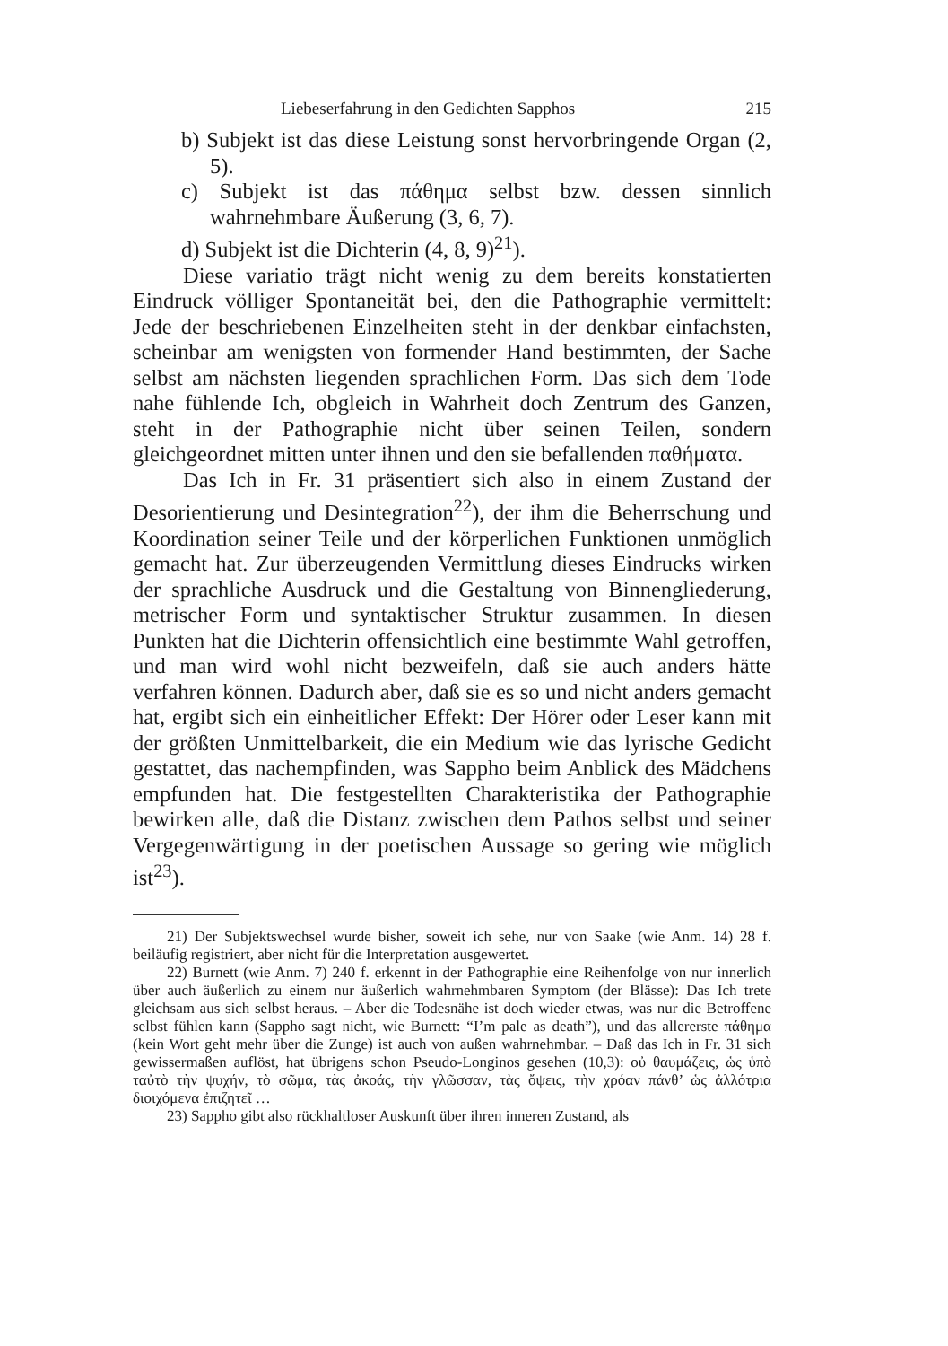Liebeserfahrung in den Gedichten Sapphos 215
b) Subjekt ist das diese Leistung sonst hervorbringende Organ (2, 5).
c) Subjekt ist das πάθημα selbst bzw. dessen sinnlich wahrnehmbare Äußerung (3, 6, 7).
d) Subjekt ist die Dichterin (4, 8, 9)<sup>21</sup>).
Diese variatio trägt nicht wenig zu dem bereits konstatierten Eindruck völliger Spontaneität bei, den die Pathographie vermittelt: Jede der beschriebenen Einzelheiten steht in der denkbar einfachsten, scheinbar am wenigsten von formender Hand bestimmten, der Sache selbst am nächsten liegenden sprachlichen Form. Das sich dem Tode nahe fühlende Ich, obgleich in Wahrheit doch Zentrum des Ganzen, steht in der Pathographie nicht über seinen Teilen, sondern gleichgeordnet mitten unter ihnen und den sie befallenden παθήματα.
Das Ich in Fr. 31 präsentiert sich also in einem Zustand der Desorientierung und Desintegration<sup>22</sup>), der ihm die Beherrschung und Koordination seiner Teile und der körperlichen Funktionen unmöglich gemacht hat. Zur überzeugenden Vermittlung dieses Eindrucks wirken der sprachliche Ausdruck und die Gestaltung von Binnengliederung, metrischer Form und syntaktischer Struktur zusammen. In diesen Punkten hat die Dichterin offensichtlich eine bestimmte Wahl getroffen, und man wird wohl nicht bezweifeln, daß sie auch anders hätte verfahren können. Dadurch aber, daß sie es so und nicht anders gemacht hat, ergibt sich ein einheitlicher Effekt: Der Hörer oder Leser kann mit der größten Unmittelbarkeit, die ein Medium wie das lyrische Gedicht gestattet, das nachempfinden, was Sappho beim Anblick des Mädchens empfunden hat. Die festgestellten Charakteristika der Pathographie bewirken alle, daß die Distanz zwischen dem Pathos selbst und seiner Vergegenwärtigung in der poetischen Aussage so gering wie möglich ist<sup>23</sup>).
21) Der Subjektswechsel wurde bisher, soweit ich sehe, nur von Saake (wie Anm. 14) 28 f. beiläufig registriert, aber nicht für die Interpretation ausgewertet.
22) Burnett (wie Anm. 7) 240 f. erkennt in der Pathographie eine Reihenfolge von nur innerlich über auch äußerlich zu einem nur äußerlich wahrnehmbaren Symptom (der Blässe): Das Ich trete gleichsam aus sich selbst heraus. – Aber die Todesnähe ist doch wieder etwas, was nur die Betroffene selbst fühlen kann (Sappho sagt nicht, wie Burnett: “I’m pale as death”), und das allererste πάθημα (kein Wort geht mehr über die Zunge) ist auch von außen wahrnehmbar. – Daß das Ich in Fr. 31 sich gewissermaßen auflöst, hat übrigens schon Pseudo-Longinos gesehen (10,3): οὐ θαυμάζεις, ὡς ὑπὸ ταὐτὸ τὴν ψυχήν, τὸ σῶμα, τὰς ἀκοάς, τὴν γλῶσσαν, τὰς ὄψεις, τὴν χρόαν πάνθ’ ὡς ἀλλότρια διοιχόμενα ἐπιζητεῖ …
23) Sappho gibt also rückhaltloser Auskunft über ihren inneren Zustand, als